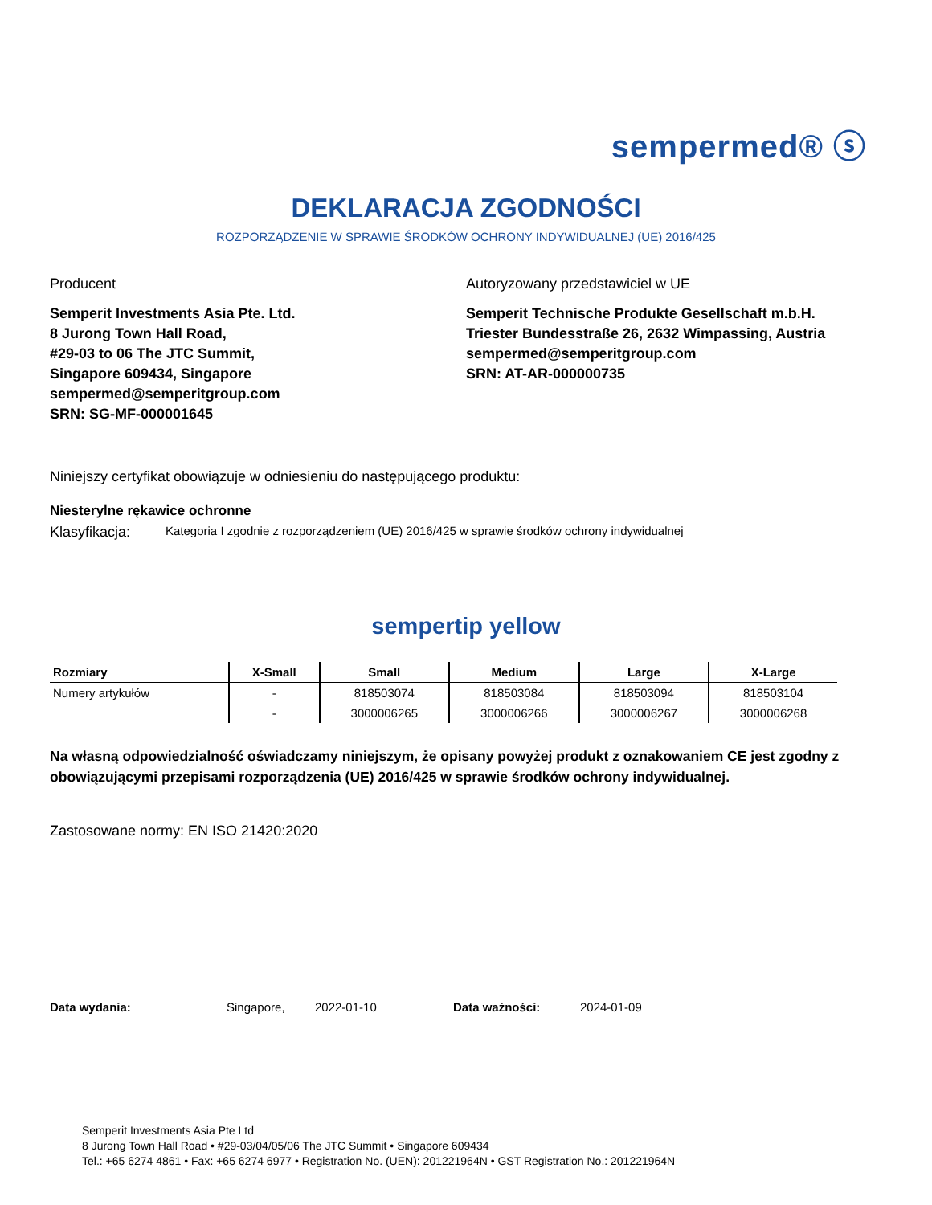sempermed® ⓢ
DEKLARACJA ZGODNOŚCI
ROZPORZĄDZENIE W SPRAWIE ŚRODKÓW OCHRONY INDYWIDUALNEJ (UE) 2016/425
Producent
Semperit Investments Asia Pte. Ltd.
8 Jurong Town Hall Road,
#29-03 to 06 The JTC Summit,
Singapore 609434, Singapore
sempermed@semperitgroup.com
SRN: SG-MF-000001645
Autoryzowany przedstawiciel w UE
Semperit Technische Produkte Gesellschaft m.b.H.
Triester Bundesstraße 26, 2632 Wimpassing, Austria
sempermed@semperitgroup.com
SRN: AT-AR-000000735
Niniejszy certyfikat obowiązuje w odniesieniu do następującego produktu:
Niesterylne rękawice ochronne
Klasyfikacja: Kategoria I zgodnie z rozporządzeniem (UE) 2016/425 w sprawie środków ochrony indywidualnej
sempertip yellow
| Rozmiary | X-Small | Small | Medium | Large | X-Large |
| --- | --- | --- | --- | --- | --- |
| Numery artykułów | - | 818503074 | 818503084 | 818503094 | 818503104 |
| | - | 3000006265 | 3000006266 | 3000006267 | 3000006268 |
Na własną odpowiedzialność oświadczamy niniejszym, że opisany powyżej produkt z oznakowaniem CE jest zgodny z obowiązującymi przepisami rozporządzenia (UE) 2016/425 w sprawie środków ochrony indywidualnej.
Zastosowane normy: EN ISO 21420:2020
Data wydania: Singapore, 2022-01-10 Data ważności: 2024-01-09
Semperit Investments Asia Pte Ltd
8 Jurong Town Hall Road • #29-03/04/05/06 The JTC Summit • Singapore 609434
Tel.: +65 6274 4861 • Fax: +65 6274 6977 • Registration No. (UEN): 201221964N • GST Registration No.: 201221964N